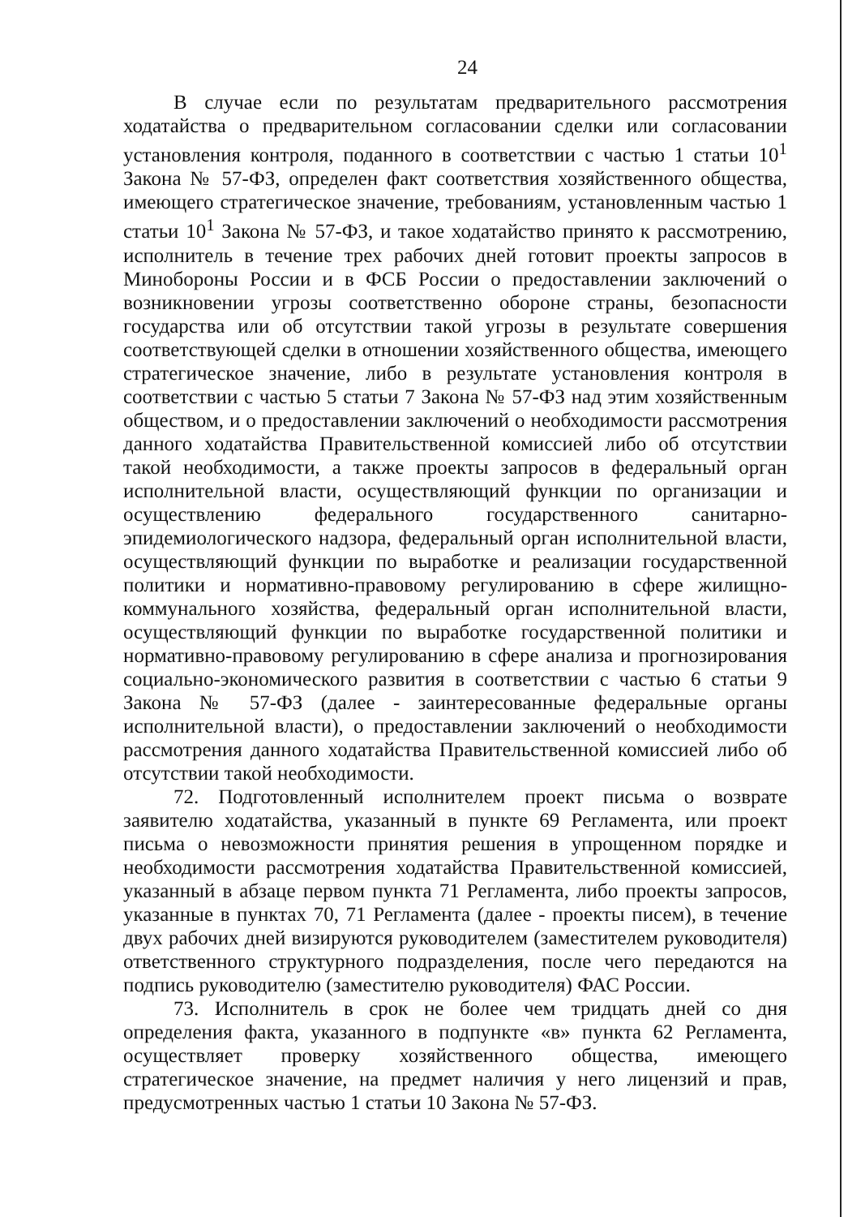24
В случае если по результатам предварительного рассмотрения ходатайства о предварительном согласовании сделки или согласовании установления контроля, поданного в соответствии с частью 1 статьи 10<sup>1</sup> Закона № 57-ФЗ, определен факт соответствия хозяйственного общества, имеющего стратегическое значение, требованиям, установленным частью 1 статьи 10<sup>1</sup> Закона № 57-ФЗ, и такое ходатайство принято к рассмотрению, исполнитель в течение трех рабочих дней готовит проекты запросов в Минобороны России и в ФСБ России о предоставлении заключений о возникновении угрозы соответственно обороне страны, безопасности государства или об отсутствии такой угрозы в результате совершения соответствующей сделки в отношении хозяйственного общества, имеющего стратегическое значение, либо в результате установления контроля в соответствии с частью 5 статьи 7 Закона № 57-ФЗ над этим хозяйственным обществом, и о предоставлении заключений о необходимости рассмотрения данного ходатайства Правительственной комиссией либо об отсутствии такой необходимости, а также проекты запросов в федеральный орган исполнительной власти, осуществляющий функции по организации и осуществлению федерального государственного санитарно-эпидемиологического надзора, федеральный орган исполнительной власти, осуществляющий функции по выработке и реализации государственной политики и нормативно-правовому регулированию в сфере жилищно-коммунального хозяйства, федеральный орган исполнительной власти, осуществляющий функции по выработке государственной политики и нормативно-правовому регулированию в сфере анализа и прогнозирования социально-экономического развития в соответствии с частью 6 статьи 9 Закона № 57-ФЗ (далее - заинтересованные федеральные органы исполнительной власти), о предоставлении заключений о необходимости рассмотрения данного ходатайства Правительственной комиссией либо об отсутствии такой необходимости.
72. Подготовленный исполнителем проект письма о возврате заявителю ходатайства, указанный в пункте 69 Регламента, или проект письма о невозможности принятия решения в упрощенном порядке и необходимости рассмотрения ходатайства Правительственной комиссией, указанный в абзаце первом пункта 71 Регламента, либо проекты запросов, указанные в пунктах 70, 71 Регламента (далее - проекты писем), в течение двух рабочих дней визируются руководителем (заместителем руководителя) ответственного структурного подразделения, после чего передаются на подпись руководителю (заместителю руководителя) ФАС России.
73. Исполнитель в срок не более чем тридцать дней со дня определения факта, указанного в подпункте «в» пункта 62 Регламента, осуществляет проверку хозяйственного общества, имеющего стратегическое значение, на предмет наличия у него лицензий и прав, предусмотренных частью 1 статьи 10 Закона № 57-ФЗ.